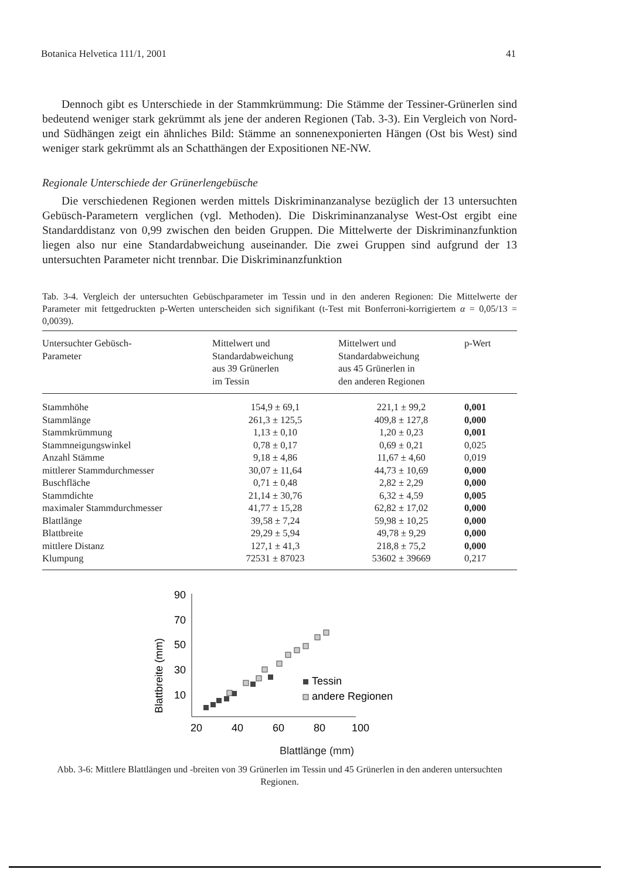Botanica Helvetica 111/1, 2001 41
Dennoch gibt es Unterschiede in der Stammkrümmung: Die Stämme der Tessiner-Grünerlen sind bedeutend weniger stark gekrümmt als jene der anderen Regionen (Tab. 3-3). Ein Vergleich von Nord- und Südhängen zeigt ein ähnliches Bild: Stämme an sonnenexponierten Hängen (Ost bis West) sind weniger stark gekrümmt als an Schatthängen der Expositionen NE-NW.
Regionale Unterschiede der Grünerlengebüsche
Die verschiedenen Regionen werden mittels Diskriminanzanalyse bezüglich der 13 untersuchten Gebüsch-Parametern verglichen (vgl. Methoden). Die Diskriminanzanalyse West-Ost ergibt eine Standarddistanz von 0,99 zwischen den beiden Gruppen. Die Mittelwerte der Diskriminanzfunktion liegen also nur eine Standardabweichung auseinander. Die zwei Gruppen sind aufgrund der 13 untersuchten Parameter nicht trennbar. Die Diskriminanzfunktion
Tab. 3-4. Vergleich der untersuchten Gebüschparameter im Tessin und in den anderen Regionen: Die Mittelwerte der Parameter mit fettgedruckten p-Werten unterscheiden sich signifikant (t-Test mit Bonferroni-korrigiertem α = 0,05/13 = 0,0039).
| Untersuchter Gebüsch- Parameter | Mittelwert und Standardabweichung aus 39 Grünerlen im Tessin | Mittelwert und Standardabweichung aus 45 Grünerlen in den anderen Regionen | p-Wert |
| --- | --- | --- | --- |
| Stammhöhe | 154,9 ± 69,1 | 221,1 ± 99,2 | 0,001 |
| Stammlänge | 261,3 ± 125,5 | 409,8 ± 127,8 | 0,000 |
| Stammkrümmung | 1,13 ± 0,10 | 1,20 ± 0,23 | 0,001 |
| Stammneigungswinkel | 0,78 ± 0,17 | 0,69 ± 0,21 | 0,025 |
| Anzahl Stämme | 9,18 ± 4,86 | 11,67 ± 4,60 | 0,019 |
| mittlerer Stammdurchmesser | 30,07 ± 11,64 | 44,73 ± 10,69 | 0,000 |
| Buschfläche | 0,71 ± 0,48 | 2,82 ± 2,29 | 0,000 |
| Stammdichte | 21,14 ± 30,76 | 6,32 ± 4,59 | 0,005 |
| maximaler Stammdurchmesser | 41,77 ± 15,28 | 62,82 ± 17,02 | 0,000 |
| Blattlänge | 39,58 ± 7,24 | 59,98 ± 10,25 | 0,000 |
| Blattbreite | 29,29 ± 5,94 | 49,78 ± 9,29 | 0,000 |
| mittlere Distanz | 127,1 ± 41,3 | 218,8 ± 75,2 | 0,000 |
| Klumpung | 72531 ± 87023 | 53602 ± 39669 | 0,217 |
Blattbreite (mm)
90
70
50
30
10
20
40
60
80
100
Tessin
andere Regionen
Blattlänge (mm)
Abb. 3-6: Mittlere Blattlängen und -breiten von 39 Grünerlen im Tessin und 45 Grünerlen in den anderen untersuchten Regionen.